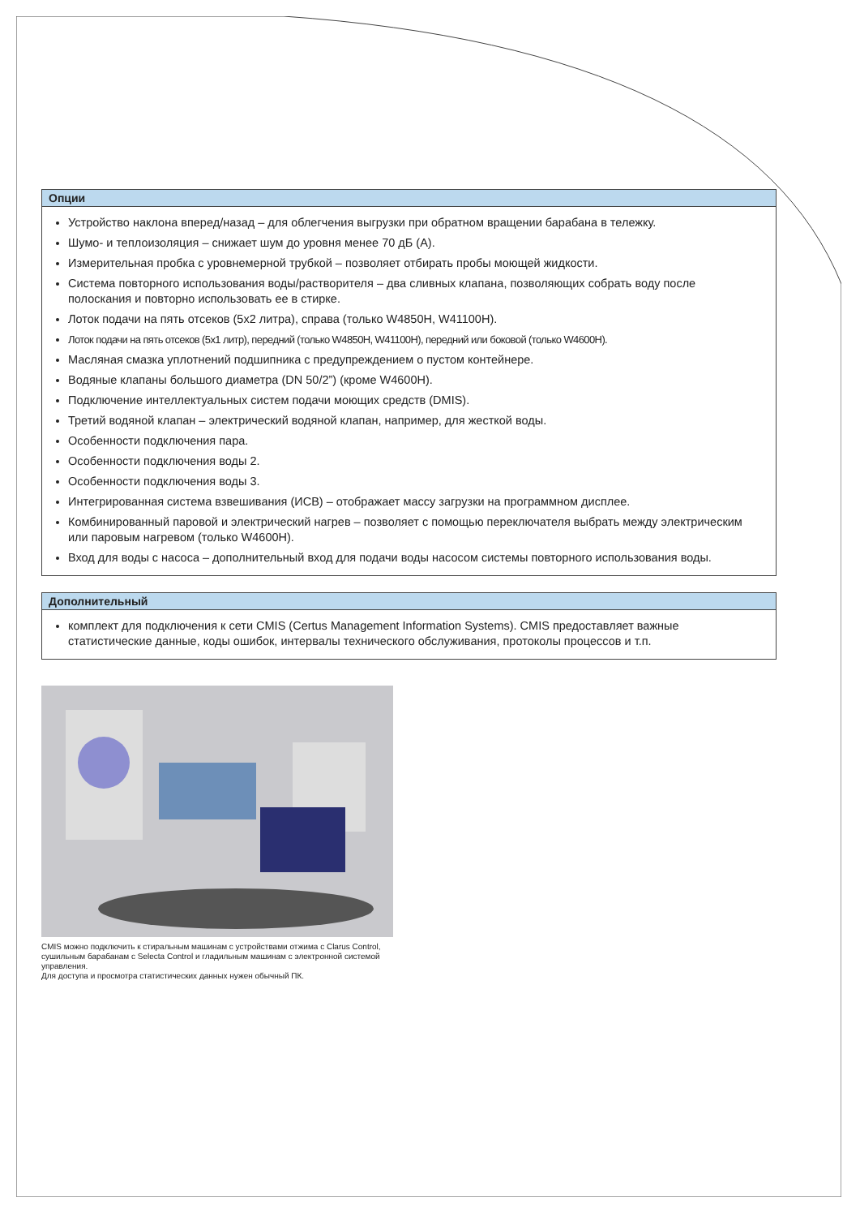Опции
Устройство наклона вперед/назад – для облегчения выгрузки при обратном вращении барабана в тележку.
Шумо- и теплоизоляция – снижает шум до уровня менее 70 дБ (А).
Измерительная пробка с уровнемерной трубкой – позволяет отбирать пробы моющей жидкости.
Система повторного использования воды/растворителя – два сливных клапана, позволяющих собрать воду после полоскания и повторно использовать ее в стирке.
Лоток подачи на пять отсеков (5x2 литра), справа (только W4850H, W41100H).
Лоток подачи на пять отсеков (5x1 литр), передний (только W4850H, W41100H), передний или боковой (только W4600H).
Масляная смазка уплотнений подшипника с предупреждением о пустом контейнере.
Водяные клапаны большого диаметра (DN 50/2”) (кроме W4600H).
Подключение интеллектуальных систем подачи моющих средств (DMIS).
Третий водяной клапан – электрический водяной клапан, например, для жесткой воды.
Особенности подключения пара.
Особенности подключения воды 2.
Особенности подключения воды 3.
Интегрированная система взвешивания (ИСВ) – отображает массу загрузки на программном дисплее.
Комбинированный паровой и электрический нагрев – позволяет с помощью переключателя выбрать между электрическим или паровым нагревом (только W4600H).
Вход для воды с насоса – дополнительный вход для подачи воды насосом системы повторного использования воды.
Дополнительный
комплект для подключения к сети CMIS (Certus Management Information Systems). CMIS предоставляет важные статистические данные, коды ошибок, интервалы технического обслуживания, протоколы процессов и т.п.
CMIS можно подключить к стиральным машинам с устройствами отжима с Clarus Control, сушильным барабанам с Selecta Control и гладильным машинам с электронной системой управления.
Для доступа и просмотра статистических данных нужен обычный ПК.